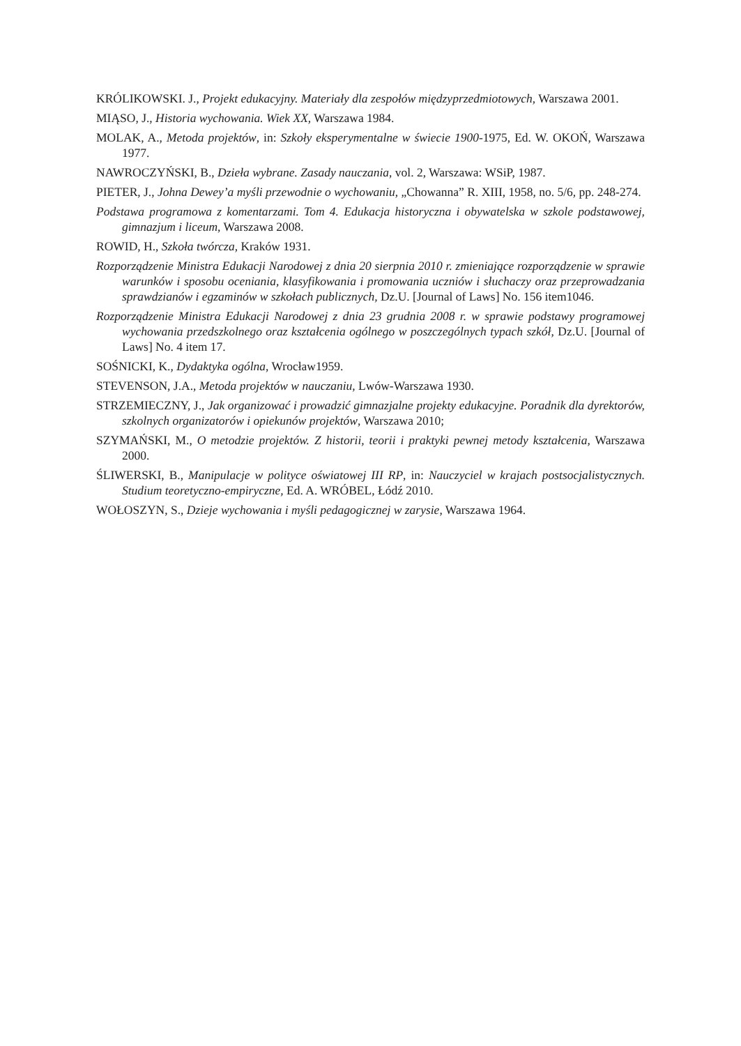KRÓLIKOWSKI. J., Projekt edukacyjny. Materiały dla zespołów międzyprzedmiotowych, Warszawa 2001.
MIĄSO, J., Historia wychowania. Wiek XX, Warszawa 1984.
MOLAK, A., Metoda projektów, in: Szkoły eksperymentalne w świecie 1900-1975, Ed. W. OKOŃ, Warszawa 1977.
NAWROCZYŃSKI, B., Dzieła wybrane. Zasady nauczania, vol. 2, Warszawa: WSiP, 1987.
PIETER, J., Johna Dewey’a myśli przewodnie o wychowaniu, „Chowanna” R. XIII, 1958, no. 5/6, pp. 248-274.
Podstawa programowa z komentarzami. Tom 4. Edukacja historyczna i obywatelska w szkole podstawowej, gimnazjum i liceum, Warszawa 2008.
ROWID, H., Szkoła twórcza, Kraków 1931.
Rozporządzenie Ministra Edukacji Narodowej z dnia 20 sierpnia 2010 r. zmieniające rozporządzenie w sprawie warunków i sposobu oceniania, klasyfikowania i promowania uczniów i słuchaczy oraz przeprowadzania sprawdzianów i egzaminów w szkołach publicznych, Dz.U. [Journal of Laws] No. 156 item1046.
Rozporządzenie Ministra Edukacji Narodowej z dnia 23 grudnia 2008 r. w sprawie podstawy programowej wychowania przedszkolnego oraz kształcenia ogólnego w poszczególnych typach szkół, Dz.U. [Journal of Laws] No. 4 item 17.
SOŚNICKI, K., Dydaktyka ogólna, Wrocław1959.
STEVENSON, J.A., Metoda projektów w nauczaniu, Lwów-Warszawa 1930.
STRZEMIECZNY, J., Jak organizować i prowadzić gimnazjalne projekty edukacyjne. Poradnik dla dyrektorów, szkolnych organizatorów i opiekunów projektów, Warszawa 2010;
SZYMAŃSKI, M., O metodzie projektów. Z historii, teorii i praktyki pewnej metody kształcenia, Warszawa 2000.
ŚLIWERSKI, B., Manipulacje w polityce oświatowej III RP, in: Nauczyciel w krajach postsocjalistycznych. Studium teoretyczno-empiryczne, Ed. A. WRÓBEL, Łódź 2010.
WOŁOSZYN, S., Dzieje wychowania i myśli pedagogicznej w zarysie, Warszawa 1964.